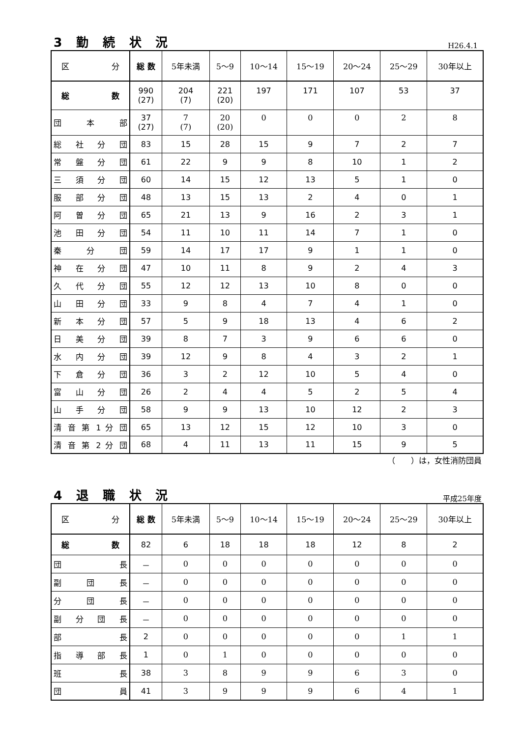3 勤 続 状 況
H26.4.1
| 区 分 | 総 数 | 5年未満 | 5～9 | 10～14 | 15～19 | 20～24 | 25～29 | 30年以上 |
| --- | --- | --- | --- | --- | --- | --- | --- | --- |
| 総 数 | 990 (27) | 204 (7) | 221 (20) | 197 | 171 | 107 | 53 | 37 |
| 団 本 部 | 37 (27) | 7 (7) | 20 (20) | 0 | 0 | 0 | 2 | 8 |
| 総 社 分 団 | 83 | 15 | 28 | 15 | 9 | 7 | 2 | 7 |
| 常 盤 分 団 | 61 | 22 | 9 | 9 | 8 | 10 | 1 | 2 |
| 三 須 分 団 | 60 | 14 | 15 | 12 | 13 | 5 | 1 | 0 |
| 服 部 分 団 | 48 | 13 | 15 | 13 | 2 | 4 | 0 | 1 |
| 阿 曽 分 団 | 65 | 21 | 13 | 9 | 16 | 2 | 3 | 1 |
| 池 田 分 団 | 54 | 11 | 10 | 11 | 14 | 7 | 1 | 0 |
| 秦 分 団 | 59 | 14 | 17 | 17 | 9 | 1 | 1 | 0 |
| 神 在 分 団 | 47 | 10 | 11 | 8 | 9 | 2 | 4 | 3 |
| 久 代 分 団 | 55 | 12 | 12 | 13 | 10 | 8 | 0 | 0 |
| 山 田 分 団 | 33 | 9 | 8 | 4 | 7 | 4 | 1 | 0 |
| 新 本 分 団 | 57 | 5 | 9 | 18 | 13 | 4 | 6 | 2 |
| 日 美 分 団 | 39 | 8 | 7 | 3 | 9 | 6 | 6 | 0 |
| 水 内 分 団 | 39 | 12 | 9 | 8 | 4 | 3 | 2 | 1 |
| 下 倉 分 団 | 36 | 3 | 2 | 12 | 10 | 5 | 4 | 0 |
| 富 山 分 団 | 26 | 2 | 4 | 4 | 5 | 2 | 5 | 4 |
| 山 手 分 団 | 58 | 9 | 9 | 13 | 10 | 12 | 2 | 3 |
| 清 音 第 1 分 団 | 65 | 13 | 12 | 15 | 12 | 10 | 3 | 0 |
| 清 音 第 2 分 団 | 68 | 4 | 11 | 13 | 11 | 15 | 9 | 5 |
（　　）は，女性消防団員
4 退 職 状 況
平成25年度
| 区 分 | 総 数 | 5年未満 | 5～9 | 10～14 | 15～19 | 20～24 | 25～29 | 30年以上 |
| --- | --- | --- | --- | --- | --- | --- | --- | --- |
| 総 数 | 82 | 6 | 18 | 18 | 18 | 12 | 8 | 2 |
| 団 長 | － | 0 | 0 | 0 | 0 | 0 | 0 | 0 |
| 副 団 長 | － | 0 | 0 | 0 | 0 | 0 | 0 | 0 |
| 分 団 長 | － | 0 | 0 | 0 | 0 | 0 | 0 | 0 |
| 副 分 団 長 | － | 0 | 0 | 0 | 0 | 0 | 0 | 0 |
| 部 長 | 2 | 0 | 0 | 0 | 0 | 0 | 1 | 1 |
| 指 導 部 長 | 1 | 0 | 1 | 0 | 0 | 0 | 0 | 0 |
| 班 長 | 38 | 3 | 8 | 9 | 9 | 6 | 3 | 0 |
| 団 員 | 41 | 3 | 9 | 9 | 9 | 6 | 4 | 1 |